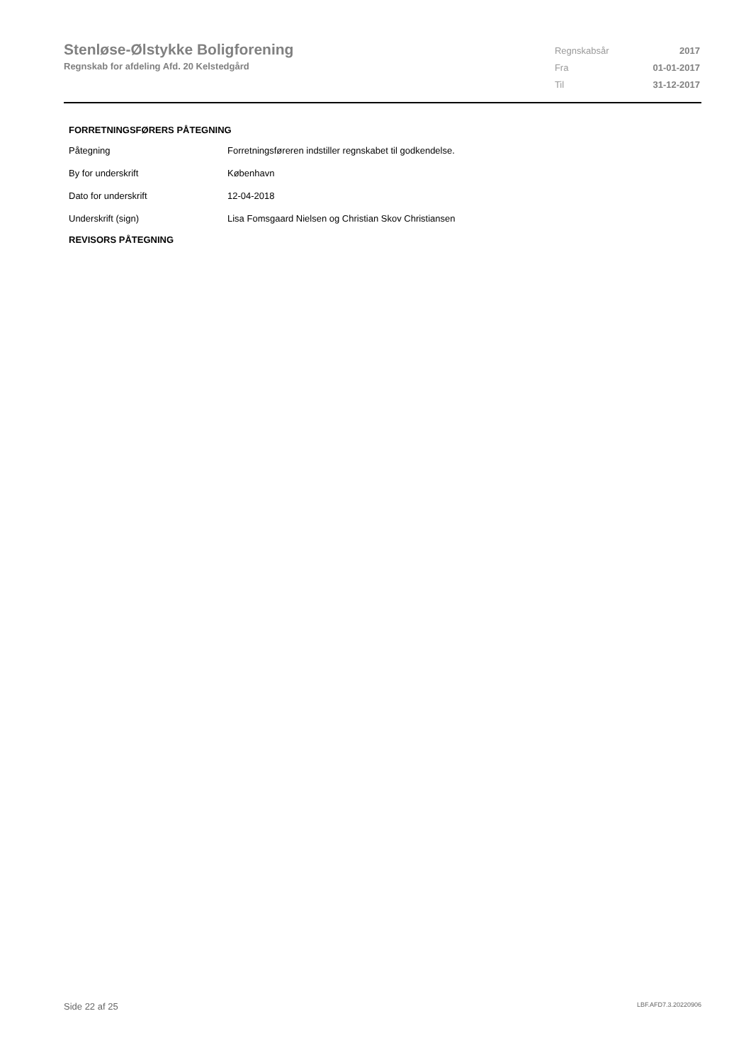Stenløse-Ølstykke Boligforening
Regnskab for afdeling Afd. 20 Kelstedgård
| Regnskabsår | 2017 |
| Fra | 01-01-2017 |
| Til | 31-12-2017 |
FORRETNINGSFØRERS PÅTEGNING
| Påtegning | Forretningsføreren indstiller regnskabet til godkendelse. |
| By for underskrift | København |
| Dato for underskrift | 12-04-2018 |
| Underskrift (sign) | Lisa Fomsgaard Nielsen og Christian Skov Christiansen |
REVISORS PÅTEGNING
Side 22 af 25 LBF.AFD7.3.20220906